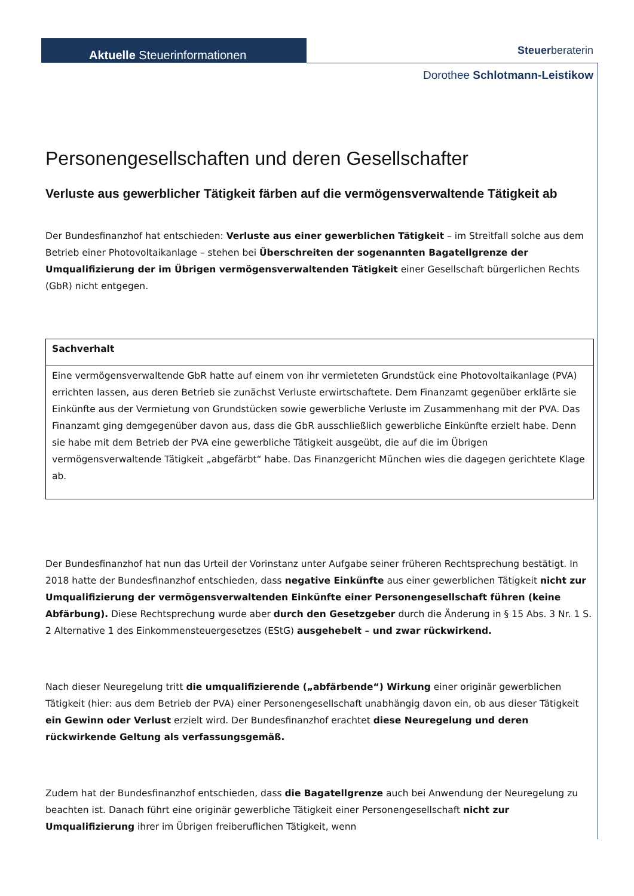Aktuelle Steuerinformationen
Steuerberateri­n
Dorothee Schlotmann-Leistikow
Personengesellschaften und deren Gesellschafter
Verluste aus gewerblicher Tätigkeit färben auf die vermögensverwaltende Tätigkeit ab
Der Bundesfinanzhof hat entschieden: Verluste aus einer gewerblichen Tätigkeit – im Streitfall solche aus dem Betrieb einer Photovoltaikanlage – stehen bei Überschreiten der sogenannten Bagatellgrenze der Umqualifizierung der im Übrigen vermögensverwaltenden Tätigkeit einer Gesellschaft bürgerlichen Rechts (GbR) nicht entgegen.
| Sachverhalt |
| Eine vermögensverwaltende GbR hatte auf einem von ihr vermieteten Grundstück eine Photovoltaikanlage (PVA) errichten lassen, aus deren Betrieb sie zunächst Verluste erwirtschaftete. Dem Finanzamt gegenüber erklärte sie Einkünfte aus der Vermietung von Grundstücken sowie gewerbliche Verluste im Zusammenhang mit der PVA. Das Finanzamt ging demgegenüber davon aus, dass die GbR ausschließlich gewerbliche Einkünfte erzielt habe. Denn sie habe mit dem Betrieb der PVA eine gewerbliche Tätigkeit ausgeübt, die auf die im Übrigen vermögensverwaltende Tätigkeit „abgefärbt“ habe. Das Finanzgericht München wies die dagegen gerichtete Klage ab. |
Der Bundesfinanzhof hat nun das Urteil der Vorinstanz unter Aufgabe seiner früheren Rechtsprechung bestätigt. In 2018 hatte der Bundesfinanzhof entschieden, dass negative Einkünfte aus einer gewerblichen Tätigkeit nicht zur Umqualifizierung der vermögensverwaltenden Einkünfte einer Personengesellschaft führen (keine Abfärbung). Diese Rechtsprechung wurde aber durch den Gesetzgeber durch die Änderung in § 15 Abs. 3 Nr. 1 S. 2 Alternative 1 des Einkommensteuergesetzes (EStG) ausgehebelt – und zwar rückwirkend.
Nach dieser Neuregelung tritt die umqualifizierende („abfärbende“) Wirkung einer originär gewerblichen Tätigkeit (hier: aus dem Betrieb der PVA) einer Personengesellschaft unabhängig davon ein, ob aus dieser Tätigkeit ein Gewinn oder Verlust erzielt wird. Der Bundesfinanzhof erachtet diese Neuregelung und deren rückwirkende Geltung als verfassungsgemäß.
Zudem hat der Bundesfinanzhof entschieden, dass die Bagatellgrenze auch bei Anwendung der Neuregelung zu beachten ist. Danach führt eine originär gewerbliche Tätigkeit einer Personengesellschaft nicht zur Umqualifizierung ihrer im Übrigen freiberuflichen Tätigkeit, wenn